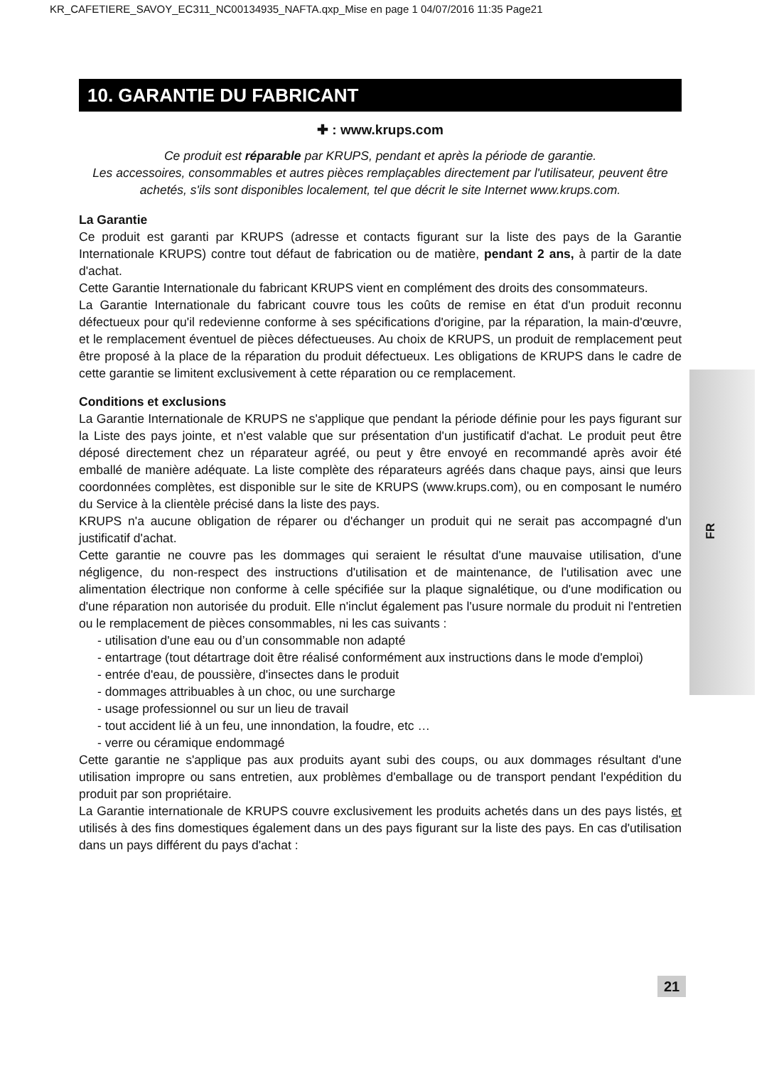KR_CAFETIERE_SAVOY_EC311_NC00134935_NAFTA.qxp_Mise en page 1 04/07/2016 11:35 Page21
FR
10. GARANTIE DU FABRICANT
✚ : www.krups.com
Ce produit est réparable par KRUPS, pendant et après la période de garantie.
Les accessoires, consommables et autres pièces remplaçables directement par l'utilisateur, peuvent être achetés, s'ils sont disponibles localement, tel que décrit le site Internet www.krups.com.
La Garantie
Ce produit est garanti par KRUPS (adresse et contacts figurant sur la liste des pays de la Garantie Internationale KRUPS) contre tout défaut de fabrication ou de matière, pendant 2 ans, à partir de la date d'achat.
Cette Garantie Internationale du fabricant KRUPS vient en complément des droits des consommateurs.
La Garantie Internationale du fabricant couvre tous les coûts de remise en état d'un produit reconnu défectueux pour qu'il redevienne conforme à ses spécifications d'origine, par la réparation, la main-d'œuvre, et le remplacement éventuel de pièces défectueuses. Au choix de KRUPS, un produit de remplacement peut être proposé à la place de la réparation du produit défectueux. Les obligations de KRUPS dans le cadre de cette garantie se limitent exclusivement à cette réparation ou ce remplacement.
Conditions et exclusions
La Garantie Internationale de KRUPS ne s'applique que pendant la période définie pour les pays figurant sur la Liste des pays jointe, et n'est valable que sur présentation d'un justificatif d'achat. Le produit peut être déposé directement chez un réparateur agréé, ou peut y être envoyé en recommandé après avoir été emballé de manière adéquate. La liste complète des réparateurs agréés dans chaque pays, ainsi que leurs coordonnées complètes, est disponible sur le site de KRUPS (www.krups.com), ou en composant le numéro du Service à la clientèle précisé dans la liste des pays.
KRUPS n'a aucune obligation de réparer ou d'échanger un produit qui ne serait pas accompagné d'un justificatif d'achat.
Cette garantie ne couvre pas les dommages qui seraient le résultat d'une mauvaise utilisation, d'une négligence, du non-respect des instructions d'utilisation et de maintenance, de l'utilisation avec une alimentation électrique non conforme à celle spécifiée sur la plaque signalétique, ou d'une modification ou d'une réparation non autorisée du produit. Elle n'inclut également pas l'usure normale du produit ni l'entretien ou le remplacement de pièces consommables, ni les cas suivants :
- utilisation d'une eau ou d’un consommable non adapté
- entartrage (tout détartrage doit être réalisé conformément aux instructions dans le mode d'emploi)
- entrée d'eau, de poussière, d'insectes dans le produit
- dommages attribuables à un choc, ou une surcharge
- usage professionnel ou sur un lieu de travail
- tout accident lié à un feu, une innondation, la foudre, etc …
- verre ou céramique endommagé
Cette garantie ne s'applique pas aux produits ayant subi des coups, ou aux dommages résultant d'une utilisation impropre ou sans entretien, aux problèmes d'emballage ou de transport pendant l'expédition du produit par son propriétaire.
La Garantie internationale de KRUPS couvre exclusivement les produits achetés dans un des pays listés, et utilisés à des fins domestiques également dans un des pays figurant sur la liste des pays. En cas d'utilisation dans un pays différent du pays d'achat :
21